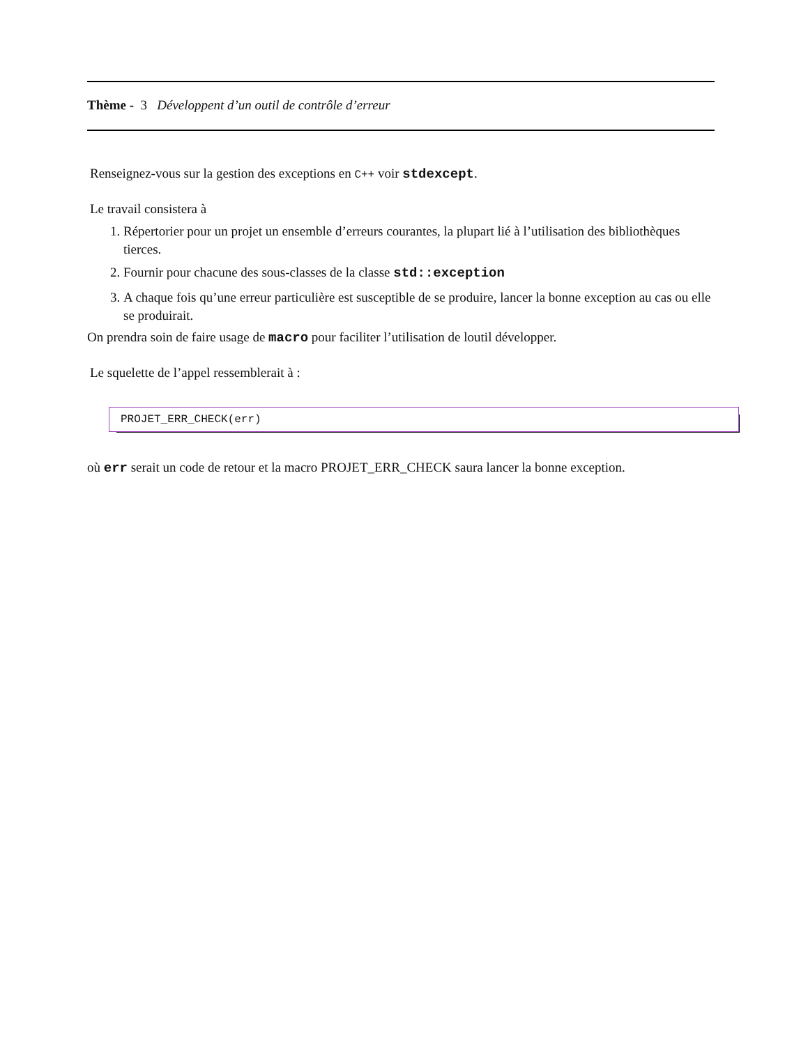Thème - 3 Développent d’un outil de contrôle d’erreur
Renseignez-vous sur la gestion des exceptions en C++ voir stdexcept.
Le travail consistera à
1. Répertorier pour un projet un ensemble d’erreurs courantes, la plupart lié à l’utilisation des bibliothèques tierces.
2. Fournir pour chacune des sous-classes de la classe std::exception
3. A chaque fois qu’une erreur particulière est susceptible de se produire, lancer la bonne exception au cas ou elle se produirait.
On prendra soin de faire usage de macro pour faciliter l’utilisation de loutil développer.
Le squelette de l’appel ressemblerait à :
PROJET_ERR_CHECK(err)
où err serait un code de retour et la macro PROJET_ERR_CHECK saura lancer la bonne exception.